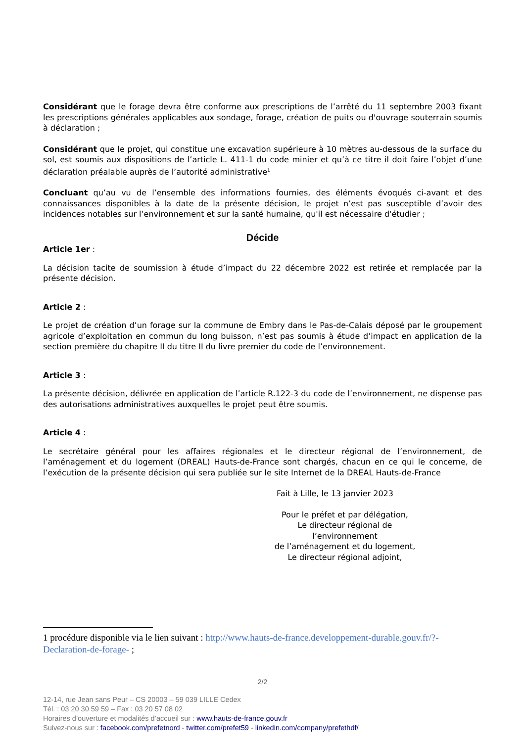Considérant que le forage devra être conforme aux prescriptions de l’arrêté du 11 septembre 2003 fixant les prescriptions générales applicables aux sondage, forage, création de puits ou d'ouvrage souterrain soumis à déclaration ;
Considérant que le projet, qui constitue une excavation supérieure à 10 mètres au-dessous de la surface du sol, est soumis aux dispositions de l’article L. 411-1 du code minier et qu’à ce titre il doit faire l’objet d’une déclaration préalable auprès de l’autorité administrative<sup>1</sup>
Concluant qu’au vu de l’ensemble des informations fournies, des éléments évoqués ci-avant et des connaissances disponibles à la date de la présente décision, le projet n’est pas susceptible d’avoir des incidences notables sur l’environnement et sur la santé humaine, qu'il est nécessaire d'étudier ;
Décide
Article 1er :
La décision tacite de soumission à étude d’impact du 22 décembre 2022 est retirée et remplacée par la présente décision.
Article 2 :
Le projet de création d’un forage sur la commune de Embry dans le Pas-de-Calais déposé par le groupement agricole d’exploitation en commun du long buisson, n’est pas soumis à étude d’impact en application de la section première du chapitre II du titre II du livre premier du code de l’environnement.
Article 3 :
La présente décision, délivrée en application de l’article R.122-3 du code de l’environnement, ne dispense pas des autorisations administratives auxquelles le projet peut être soumis.
Article 4 :
Le secrétaire général pour les affaires régionales et le directeur régional de l’environnement, de l’aménagement et du logement (DREAL) Hauts-de-France sont chargés, chacun en ce qui le concerne, de l’exécution de la présente décision qui sera publiée sur le site Internet de la DREAL Hauts-de-France
Fait à Lille, le 13 janvier 2023
Pour le préfet et par délégation,
Le directeur régional de l’environnement
de l’aménagement et du logement,
Le directeur régional adjoint,
1 procédure disponible via le lien suivant : http://www.hauts-de-france.developpement-durable.gouv.fr/?-Declaration-de-forage- ;
2/2
12-14, rue Jean sans Peur – CS 20003 – 59 039 LILLE Cedex
Tél. : 03 20 30 59 59 – Fax : 03 20 57 08 02
Horaires d’ouverture et modalités d’accueil sur : www.hauts-de-france.gouv.fr
Suivez-nous sur : facebook.com/prefetnord - twitter.com/prefet59 - linkedin.com/company/prefethdf/